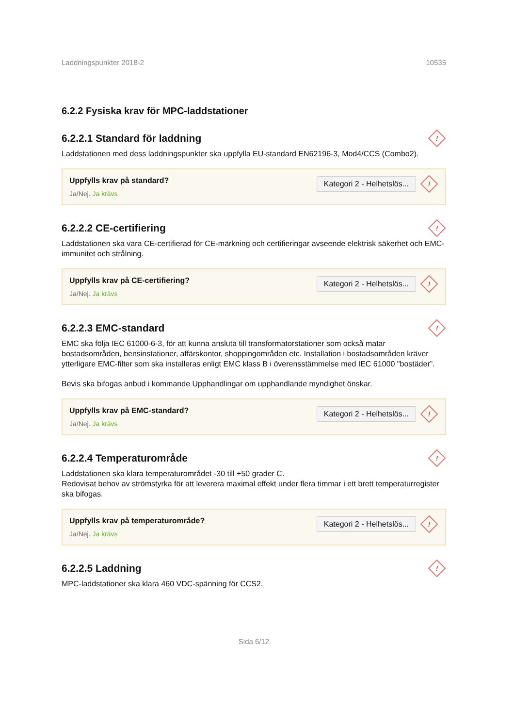Laddningspunkter 2018-2 10535
6.2.2 Fysiska krav för MPC-laddstationer
6.2.2.1 Standard för laddning !
Laddstationen med dess laddningspunkter ska uppfylla EU-standard EN62196-3, Mod4/CCS (Combo2).
Uppfylls krav på standard?
Ja/Nej. Ja krävs
Kategori 2 - Helhetslös...!
6.2.2.2 CE-certifiering !
Laddstationen ska vara CE-certifierad för CE-märkning och certifieringar avseende elektrisk säkerhet och EMC-immunitet och strålning.
Uppfylls krav på CE-certifiering?
Ja/Nej. Ja krävs
Kategori 2 - Helhetslös...!
6.2.2.3 EMC-standard !
EMC ska följa IEC 61000-6-3, för att kunna ansluta till transformatorstationer som också matar bostadsområden, bensinstationer, affärskontor, shoppingområden etc. Installation i bostadsområden kräver ytterligare EMC-filter som ska installeras enligt EMC klass B i överensstämmelse med IEC 61000 "bostäder”.
Bevis ska bifogas anbud i kommande Upphandlingar om upphandlande myndighet önskar.
Uppfylls krav på EMC-standard?
Ja/Nej. Ja krävs
Kategori 2 - Helhetslös...!
6.2.2.4 Temperaturområde !
Laddstationen ska klara temperaturområdet -30 till +50 grader C.
Redovisat behov av strömstyrka för att leverera maximal effekt under flera timmar i ett brett temperaturregister ska bifogas.
Uppfylls krav på temperaturområde?
Ja/Nej. Ja krävs
Kategori 2 - Helhetslös...!
6.2.2.5 Laddning !
MPC-laddstationer ska klara 460 VDC-spänning för CCS2.
Sida 6/12